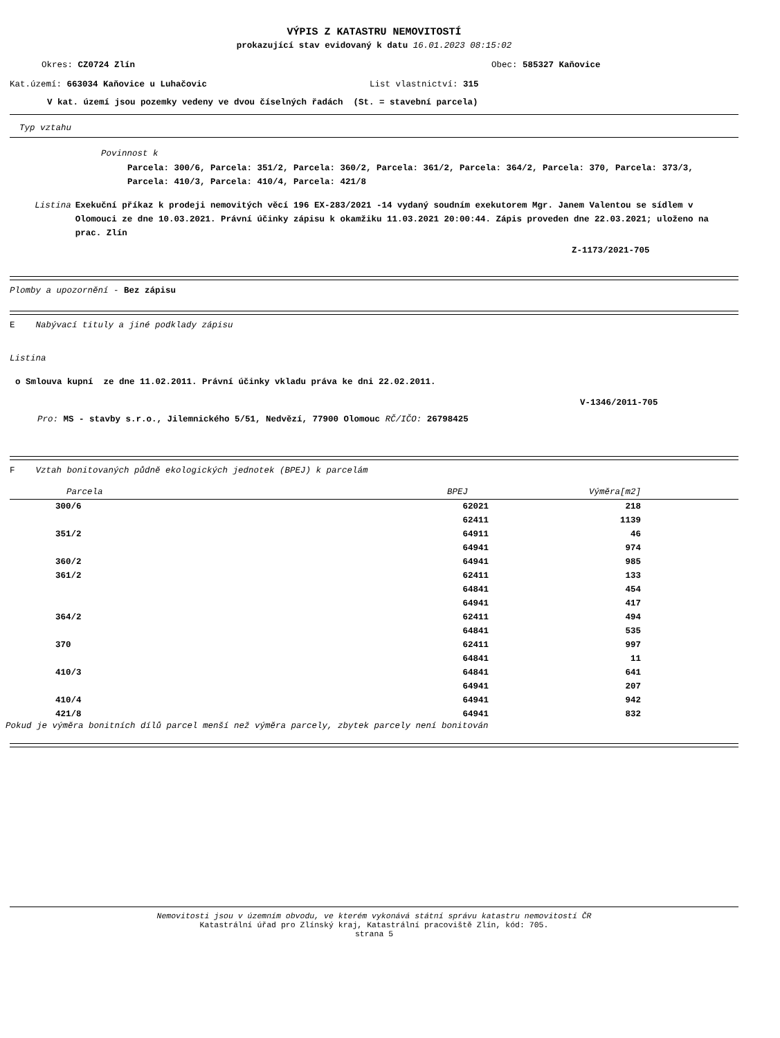VÝPIS Z KATASTRU NEMOVITOSTÍ
prokazující stav evidovaný k datu 16.01.2023 08:15:02
Okres: CZ0724 Zlín Obec: 585327 Kaňovice
Kat.území: 663034 Kaňovice u Luhačovic List vlastnictví: 315
V kat. území jsou pozemky vedeny ve dvou číselných řadách (St. = stavební parcela)
Typ vztahu
Povinnost k
Parcela: 300/6, Parcela: 351/2, Parcela: 360/2, Parcela: 361/2, Parcela: 364/2, Parcela: 370, Parcela: 373/3, Parcela: 410/3, Parcela: 410/4, Parcela: 421/8
Listina Exekuční příkaz k prodeji nemovitých věcí 196 EX-283/2021 -14 vydaný soudním exekutorem Mgr. Janem Valentou se sídlem v Olomouci ze dne 10.03.2021. Právní účinky zápisu k okamžiku 11.03.2021 20:00:44. Zápis proveden dne 22.03.2021; uloženo na prac. Zlín
Z-1173/2021-705
Plomby a upozornění - Bez zápisu
E Nabývací tituly a jiné podklady zápisu
Listina
o Smlouva kupní ze dne 11.02.2011. Právní účinky vkladu práva ke dni 22.02.2011.
V-1346/2011-705
Pro: MS - stavby s.r.o., Jilemnického 5/51, Nedvězí, 77900 Olomouc RČ/IČO: 26798425
F Vztah bonitovaných půdně ekologických jednotek (BPEJ) k parcelám
| Parcela | BPEJ | Výměra[m2] | |
| --- | --- | --- | --- |
| 300/6 | 62021 | 218 | |
| | 62411 | 1139 | |
| 351/2 | 64911 | 46 | |
| | 64941 | 974 | |
| 360/2 | 64941 | 985 | |
| 361/2 | 62411 | 133 | |
| | 64841 | 454 | |
| | 64941 | 417 | |
| 364/2 | 62411 | 494 | |
| | 64841 | 535 | |
| 370 | 62411 | 997 | |
| | 64841 | 11 | |
| 410/3 | 64841 | 641 | |
| | 64941 | 207 | |
| 410/4 | 64941 | 942 | |
| 421/8 | 64941 | 832 | |
Pokud je výměra bonitních dílů parcel menší než výměra parcely, zbytek parcely není bonitován
Nemovitosti jsou v územním obvodu, ve kterém vykonává státní správu katastru nemovitostí ČR
Katastrální úřad pro Zlínský kraj, Katastrální pracoviště Zlín, kód: 705.
strana 5